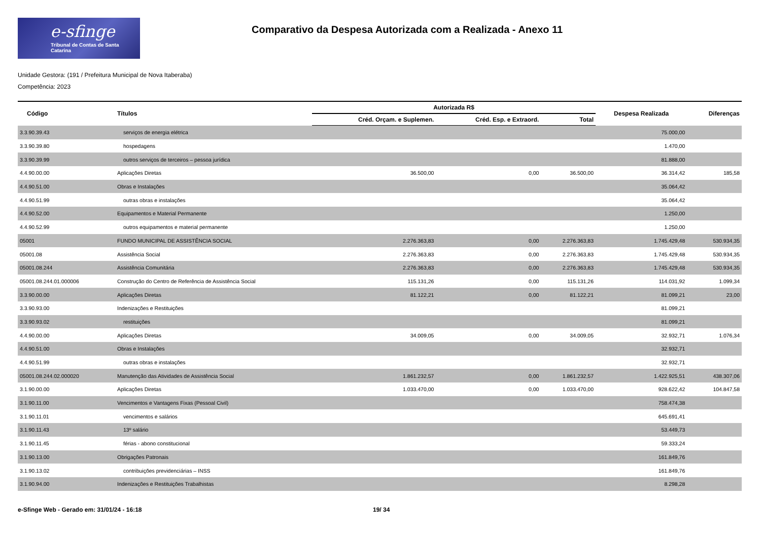e-sfinge
Tribunal de Contas de Santa Catarina
Comparativo da Despesa Autorizada com a Realizada - Anexo 11
Unidade Gestora: (191 / Prefeitura Municipal de Nova Itaberaba)
Competência: 2023
| Código | Títulos | Autorizada R$ | | | Despesa Realizada | Diferenças |
| --- | --- | --- | --- | --- | --- | --- |
| | | Créd. Orçam. e Suplemen. | Créd. Esp. e Extraord. | Total | | |
| 3.3.90.39.43 | serviços de energia elétrica | | | | 75.000,00 | |
| 3.3.90.39.80 | hospedagens | | | | 1.470,00 | |
| 3.3.90.39.99 | outros serviços de terceiros – pessoa jurídica | | | | 81.888,00 | |
| 4.4.90.00.00 | Aplicações Diretas | 36.500,00 | 0,00 | 36.500,00 | 36.314,42 | 185,58 |
| 4.4.90.51.00 | Obras e Instalações | | | | 35.064,42 | |
| 4.4.90.51.99 | outras obras e instalações | | | | 35.064,42 | |
| 4.4.90.52.00 | Equipamentos e Material Permanente | | | | 1.250,00 | |
| 4.4.90.52.99 | outros equipamentos e material permanente | | | | 1.250,00 | |
| 05001 | FUNDO MUNICIPAL DE ASSISTÊNCIA SOCIAL | 2.276.363,83 | 0,00 | 2.276.363,83 | 1.745.429,48 | 530.934,35 |
| 05001.08 | Assistência Social | 2.276.363,83 | 0,00 | 2.276.363,83 | 1.745.429,48 | 530.934,35 |
| 05001.08.244 | Assistência Comunitária | 2.276.363,83 | 0,00 | 2.276.363,83 | 1.745.429,48 | 530.934,35 |
| 05001.08.244.01.000006 | Construção do Centro de Referência de Assistência Social | 115.131,26 | 0,00 | 115.131,26 | 114.031,92 | 1.099,34 |
| 3.3.90.00.00 | Aplicações Diretas | 81.122,21 | 0,00 | 81.122,21 | 81.099,21 | 23,00 |
| 3.3.90.93.00 | Indenizações e Restituições | | | | 81.099,21 | |
| 3.3.90.93.02 | restituições | | | | 81.099,21 | |
| 4.4.90.00.00 | Aplicações Diretas | 34.009,05 | 0,00 | 34.009,05 | 32.932,71 | 1.076,34 |
| 4.4.90.51.00 | Obras e Instalações | | | | 32.932,71 | |
| 4.4.90.51.99 | outras obras e instalações | | | | 32.932,71 | |
| 05001.08.244.02.000020 | Manutenção das Atividades de Assistência Social | 1.861.232,57 | 0,00 | 1.861.232,57 | 1.422.925,51 | 438.307,06 |
| 3.1.90.00.00 | Aplicações Diretas | 1.033.470,00 | 0,00 | 1.033.470,00 | 928.622,42 | 104.847,58 |
| 3.1.90.11.00 | Vencimentos e Vantagens Fixas (Pessoal Civil) | | | | 758.474,38 | |
| 3.1.90.11.01 | vencimentos e salários | | | | 645.691,41 | |
| 3.1.90.11.43 | 13º salário | | | | 53.449,73 | |
| 3.1.90.11.45 | férias - abono constitucional | | | | 59.333,24 | |
| 3.1.90.13.00 | Obrigações Patronais | | | | 161.849,76 | |
| 3.1.90.13.02 | contribuições previdenciárias – INSS | | | | 161.849,76 | |
| 3.1.90.94.00 | Indenizações e Restituições Trabalhistas | | | | 8.298,28 | |
e-Sfinge Web - Gerado em: 31/01/24 - 16:18 19/ 34